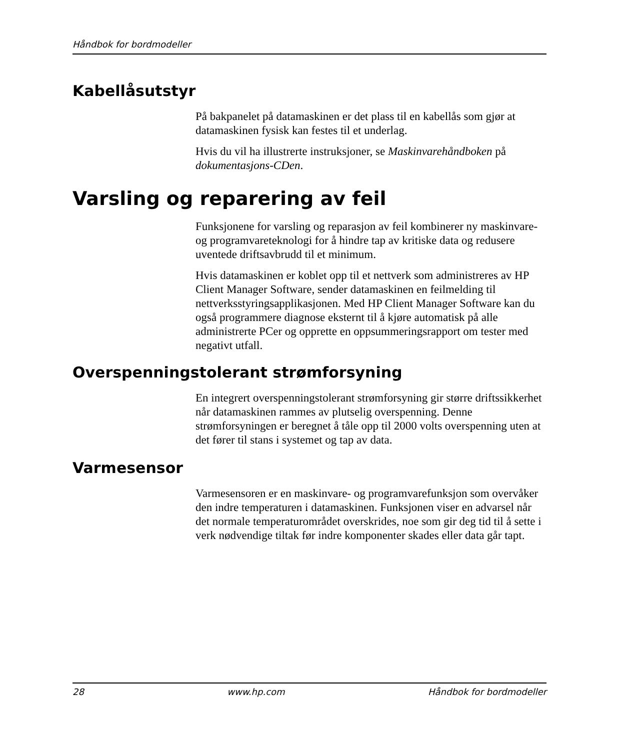Håndbok for bordmodeller
Kabellåsutstyr
På bakpanelet på datamaskinen er det plass til en kabellås som gjør at datamaskinen fysisk kan festes til et underlag.
Hvis du vil ha illustrerte instruksjoner, se Maskinvarehåndboken på dokumentasjons-CDen.
Varsling og reparering av feil
Funksjonene for varsling og reparasjon av feil kombinerer ny maskinvare- og programvareteknologi for å hindre tap av kritiske data og redusere uventede driftsavbrudd til et minimum.
Hvis datamaskinen er koblet opp til et nettverk som administreres av HP Client Manager Software, sender datamaskinen en feilmelding til nettverksstyringsapplikasjonen. Med HP Client Manager Software kan du også programmere diagnose eksternt til å kjøre automatisk på alle administrerte PCer og opprette en oppsummeringsrapport om tester med negativt utfall.
Overspenningstolerant strømforsyning
En integrert overspenningstolerant strømforsyning gir større driftssikkerhet når datamaskinen rammes av plutselig overspenning. Denne strømforsyningen er beregnet å tåle opp til 2000 volts overspenning uten at det fører til stans i systemet og tap av data.
Varmesensor
Varmesensoren er en maskinvare- og programvarefunksjon som overvåker den indre temperaturen i datamaskinen. Funksjonen viser en advarsel når det normale temperaturområdet overskrides, noe som gir deg tid til å sette i verk nødvendige tiltak før indre komponenter skades eller data går tapt.
28 www.hp.com Håndbok for bordmodeller